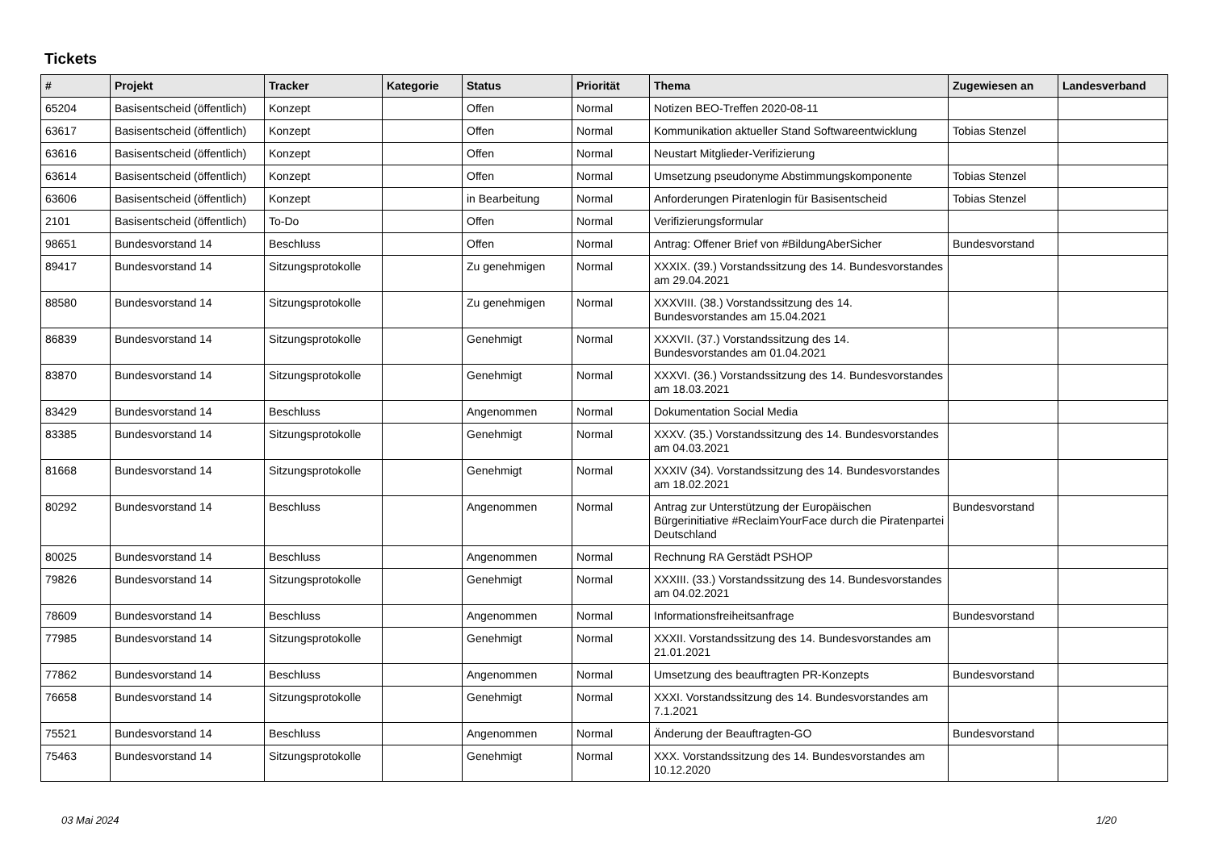Tickets
| # | Projekt | Tracker | Kategorie | Status | Priorität | Thema | Zugewiesen an | Landesverband |
| --- | --- | --- | --- | --- | --- | --- | --- | --- |
| 65204 | Basisentscheid (öffentlich) | Konzept | | Offen | Normal | Notizen BEO-Treffen 2020-08-11 | | |
| 63617 | Basisentscheid (öffentlich) | Konzept | | Offen | Normal | Kommunikation aktueller Stand Softwareentwicklung | Tobias Stenzel | |
| 63616 | Basisentscheid (öffentlich) | Konzept | | Offen | Normal | Neustart Mitglieder-Verifizierung | | |
| 63614 | Basisentscheid (öffentlich) | Konzept | | Offen | Normal | Umsetzung pseudonyme Abstimmungskomponente | Tobias Stenzel | |
| 63606 | Basisentscheid (öffentlich) | Konzept | | in Bearbeitung | Normal | Anforderungen Piratenlogin für Basisentscheid | Tobias Stenzel | |
| 2101 | Basisentscheid (öffentlich) | To-Do | | Offen | Normal | Verifizierungsformular | | |
| 98651 | Bundesvorstand 14 | Beschluss | | Offen | Normal | Antrag: Offener Brief von #BildungAberSicher | Bundesvorstand | |
| 89417 | Bundesvorstand 14 | Sitzungsprotokolle | | Zu genehmigen | Normal | XXXIX. (39.) Vorstandssitzung des 14. Bundesvorstandes am 29.04.2021 | | |
| 88580 | Bundesvorstand 14 | Sitzungsprotokolle | | Zu genehmigen | Normal | XXXVIII. (38.) Vorstandssitzung des 14. Bundesvorstandes am 15.04.2021 | | |
| 86839 | Bundesvorstand 14 | Sitzungsprotokolle | | Genehmigt | Normal | XXXVII. (37.) Vorstandssitzung des 14. Bundesvorstandes am 01.04.2021 | | |
| 83870 | Bundesvorstand 14 | Sitzungsprotokolle | | Genehmigt | Normal | XXXVI. (36.) Vorstandssitzung des 14. Bundesvorstandes am 18.03.2021 | | |
| 83429 | Bundesvorstand 14 | Beschluss | | Angenommen | Normal | Dokumentation Social Media | | |
| 83385 | Bundesvorstand 14 | Sitzungsprotokolle | | Genehmigt | Normal | XXXV. (35.) Vorstandssitzung des 14. Bundesvorstandes am 04.03.2021 | | |
| 81668 | Bundesvorstand 14 | Sitzungsprotokolle | | Genehmigt | Normal | XXXIV (34). Vorstandssitzung des 14. Bundesvorstandes am 18.02.2021 | | |
| 80292 | Bundesvorstand 14 | Beschluss | | Angenommen | Normal | Antrag zur Unterstützung der Europäischen Bürgerinitiative #ReclaimYourFace durch die Piratenpartei Deutschland | Bundesvorstand | |
| 80025 | Bundesvorstand 14 | Beschluss | | Angenommen | Normal | Rechnung RA Gerstädt PSHOP | | |
| 79826 | Bundesvorstand 14 | Sitzungsprotokolle | | Genehmigt | Normal | XXXIII. (33.) Vorstandssitzung des 14. Bundesvorstandes am 04.02.2021 | | |
| 78609 | Bundesvorstand 14 | Beschluss | | Angenommen | Normal | Informationsfreiheitsanfrage | Bundesvorstand | |
| 77985 | Bundesvorstand 14 | Sitzungsprotokolle | | Genehmigt | Normal | XXXII. Vorstandssitzung des 14. Bundesvorstandes am 21.01.2021 | | |
| 77862 | Bundesvorstand 14 | Beschluss | | Angenommen | Normal | Umsetzung des beauftragten PR-Konzepts | Bundesvorstand | |
| 76658 | Bundesvorstand 14 | Sitzungsprotokolle | | Genehmigt | Normal | XXXI. Vorstandssitzung des 14. Bundesvorstandes am 7.1.2021 | | |
| 75521 | Bundesvorstand 14 | Beschluss | | Angenommen | Normal | Änderung der Beauftragten-GO | Bundesvorstand | |
| 75463 | Bundesvorstand 14 | Sitzungsprotokolle | | Genehmigt | Normal | XXX. Vorstandssitzung des 14. Bundesvorstandes am 10.12.2020 | | |
03 Mai 2024 1/20